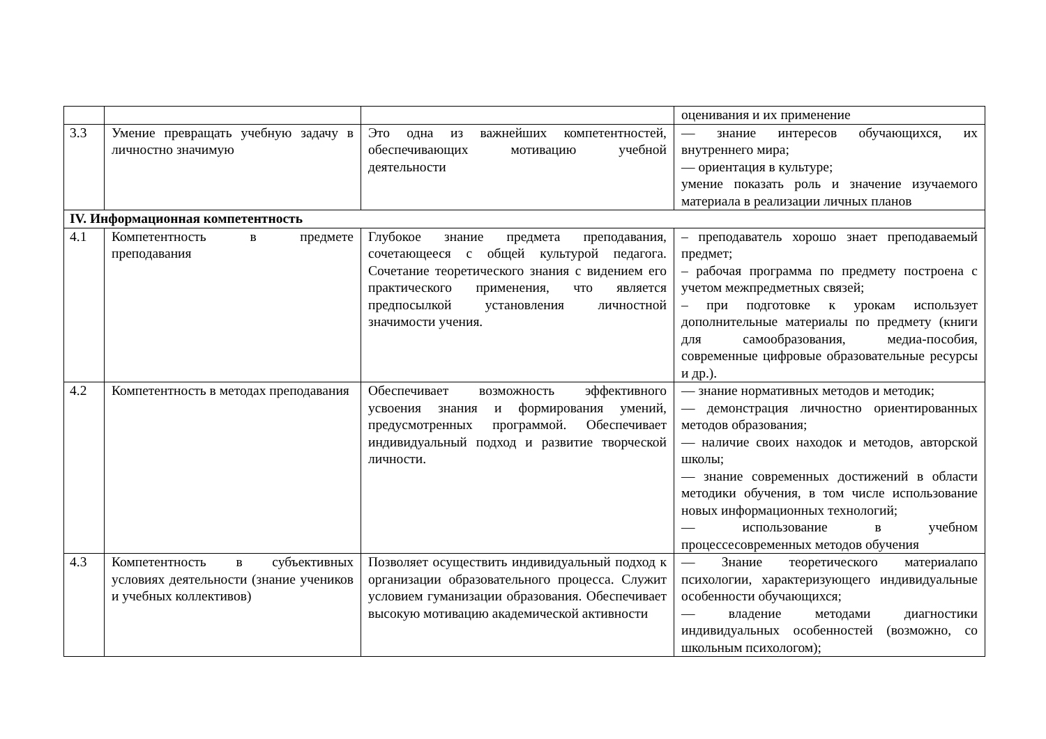| | | | оценивания и их применение |
| 3.3 | Умение превращать учебную задачу в личностно значимую | Это одна из важнейших компетентностей, обеспечивающих мотивацию учебной деятельности | — знание интересов обучающихся, их внутреннего мира; — ориентация в культуре; умение показать роль и значение изучаемого материала в реализации личных планов |
| IV. Информационная компетентность | | | |
| 4.1 | Компетентность в предмете преподавания | Глубокое знание предмета преподавания, сочетающееся с общей культурой педагога. Сочетание теоретического знания с видением его практического применения, что является предпосылкой установления личностной значимости учения. | – преподаватель хорошо знает преподаваемый предмет; – рабочая программа по предмету построена с учетом межпредметных связей; – при подготовке к урокам использует дополнительные материалы по предмету (книги для самообразования, медиа-пособия, современные цифровые образовательные ресурсы и др.). |
| 4.2 | Компетентность в методах преподавания | Обеспечивает возможность эффективного усвоения знания и формирования умений, предусмотренных программой. Обеспечивает индивидуальный подход и развитие творческой личности. | — знание нормативных методов и методик; — демонстрация личностно ориентированных методов образования; — наличие своих находок и методов, авторской школы; — знание современных достижений в области методики обучения, в том числе использование новых информационных технологий; — использование в учебном процессесовременных методов обучения |
| 4.3 | Компетентность в субъективных условиях деятельности (знание учеников и учебных коллективов) | Позволяет осуществить индивидуальный подход к организации образовательного процесса. Служит условием гуманизации образования. Обеспечивает высокую мотивацию академической активности | — Знание теоретического материалапо психологии, характеризующего индивидуальные особенности обучающихся; — владение методами диагностики индивидуальных особенностей (возможно, со школьным психологом); |